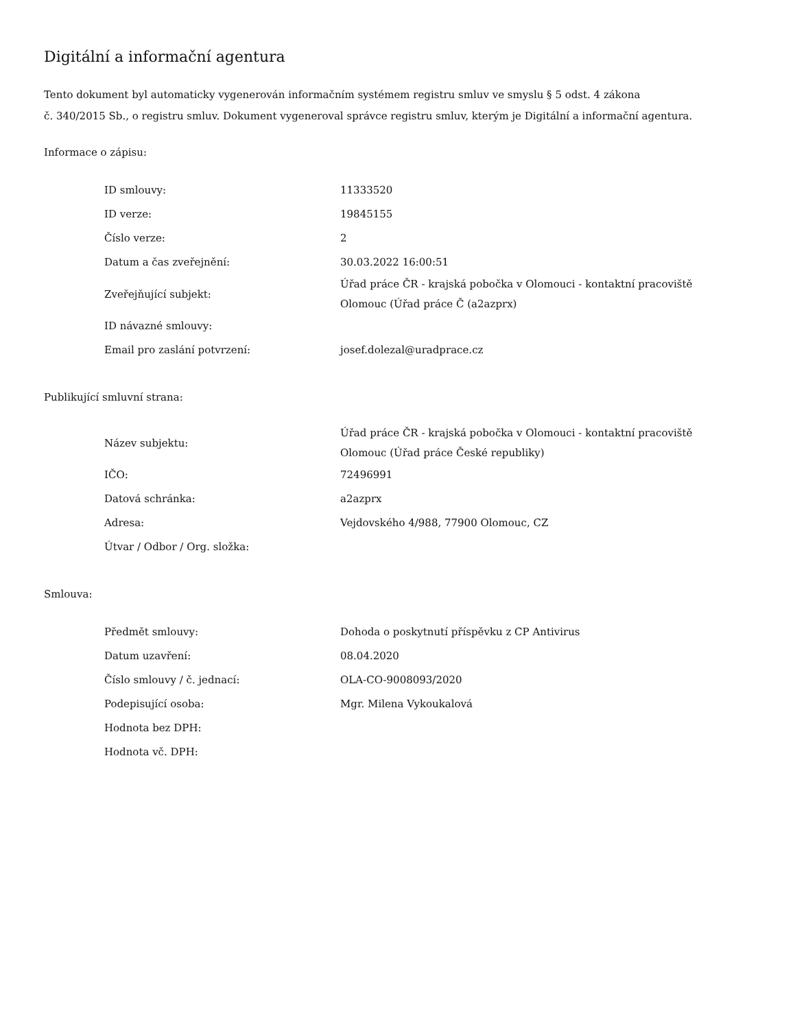Digitální a informační agentura
Tento dokument byl automaticky vygenerován informačním systémem registru smluv ve smyslu § 5 odst. 4 zákona
č. 340/2015 Sb., o registru smluv. Dokument vygeneroval správce registru smluv, kterým je Digitální a informační agentura.
Informace o zápisu:
| ID smlouvy: | 11333520 |
| ID verze: | 19845155 |
| Číslo verze: | 2 |
| Datum a čas zveřejnění: | 30.03.2022 16:00:51 |
| Zveřejňující subjekt: | Úřad práce ČR - krajská pobočka v Olomouci - kontaktní pracoviště Olomouc (Úřad práce Č (a2azprx) |
| ID návazné smlouvy: | |
| Email pro zaslání potvrzení: | josef.dolezal@uradprace.cz |
Publikující smluvní strana:
| Název subjektu: | Úřad práce ČR - krajská pobočka v Olomouci - kontaktní pracoviště Olomouc (Úřad práce České republiky) |
| IČO: | 72496991 |
| Datová schránka: | a2azprx |
| Adresa: | Vejdovského 4/988, 77900 Olomouc, CZ |
| Útvar / Odbor / Org. složka: | |
Smlouva:
| Předmět smlouvy: | Dohoda o poskytnutí příspěvku z CP Antivirus |
| Datum uzavření: | 08.04.2020 |
| Číslo smlouvy / č. jednací: | OLA-CO-9008093/2020 |
| Podepisující osoba: | Mgr. Milena Vykoukalová |
| Hodnota bez DPH: | |
| Hodnota vč. DPH: | |